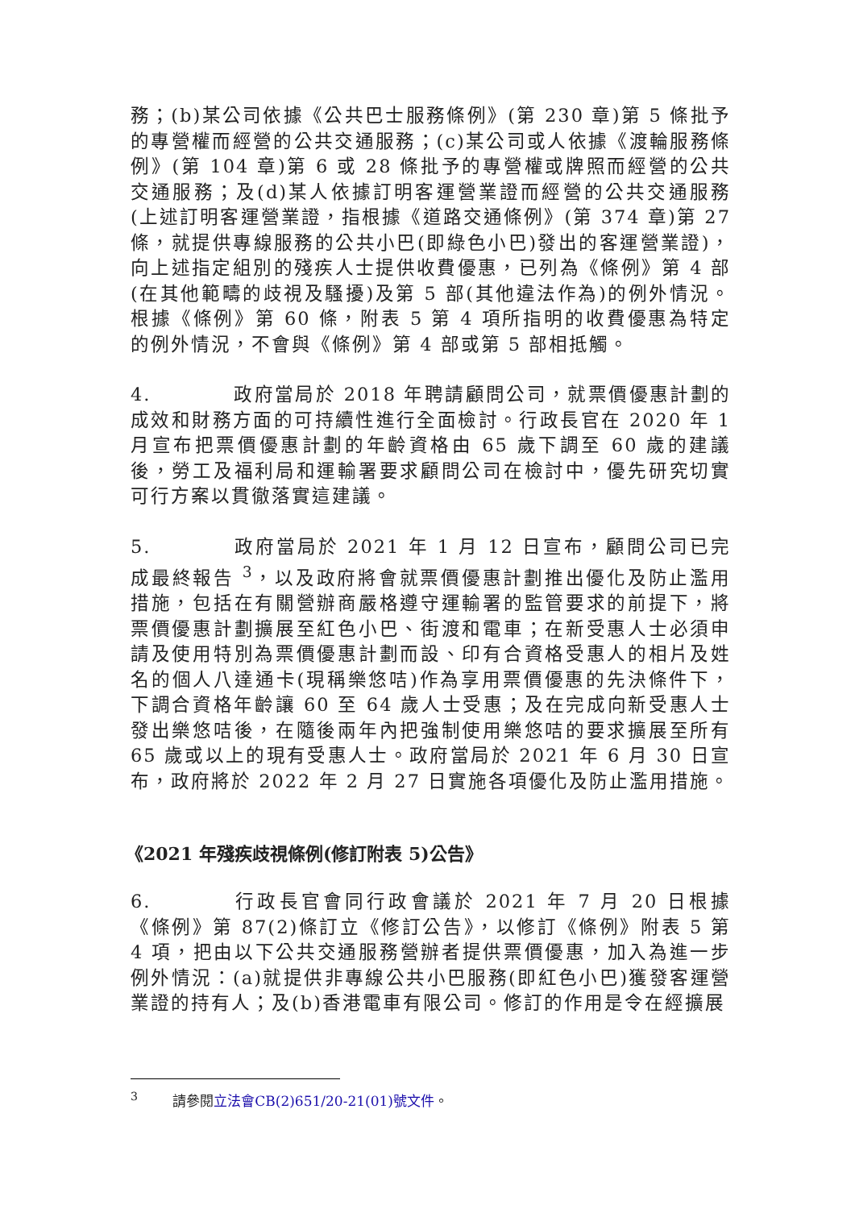務；(b)某公司依據《公共巴士服務條例》(第 230 章)第 5 條批予的專營權而經營的公共交通服務；(c)某公司或人依據《渡輪服務條例》(第 104 章)第 6 或 28 條批予的專營權或牌照而經營的公共交通服務；及(d)某人依據訂明客運營業證而經營的公共交通服務(上述訂明客運營業證，指根據《道路交通條例》(第 374 章)第 27 條，就提供專線服務的公共小巴(即綠色小巴)發出的客運營業證)，向上述指定組別的殘疾人士提供收費優惠，已列為《條例》第 4 部(在其他範疇的歧視及騷擾)及第 5 部(其他違法作為)的例外情況。根據《條例》第 60 條，附表 5 第 4 項所指明的收費優惠為特定的例外情況，不會與《條例》第 4 部或第 5 部相抵觸。
4. 政府當局於 2018 年聘請顧問公司，就票價優惠計劃的成效和財務方面的可持續性進行全面檢討。行政長官在 2020 年 1 月宣布把票價優惠計劃的年齡資格由 65 歲下調至 60 歲的建議後，勞工及福利局和運輸署要求顧問公司在檢討中，優先研究切實可行方案以貫徹落實這建議。
5. 政府當局於 2021 年 1 月 12 日宣布，顧問公司已完成最終報告 <sup>3</sup>，以及政府將會就票價優惠計劃推出優化及防止濫用措施，包括在有關營辦商嚴格遵守運輸署的監管要求的前提下，將票價優惠計劃擴展至紅色小巴、街渡和電車；在新受惠人士必須申請及使用特別為票價優惠計劃而設、印有合資格受惠人的相片及姓名的個人八達通卡(現稱樂悠咭)作為享用票價優惠的先決條件下，下調合資格年齡讓 60 至 64 歲人士受惠；及在完成向新受惠人士發出樂悠咭後，在隨後兩年內把強制使用樂悠咭的要求擴展至所有 65 歲或以上的現有受惠人士。政府當局於 2021 年 6 月 30 日宣布，政府將於 2022 年 2 月 27 日實施各項優化及防止濫用措施。
《2021 年殘疾歧視條例(修訂附表 5)公告》
6. 行政長官會同行政會議於 2021 年 7 月 20 日根據《條例》第 87(2)條訂立《修訂公告》，以修訂《條例》附表 5 第 4 項，把由以下公共交通服務營辦者提供票價優惠，加入為進一步例外情況：(a)就提供非專線公共小巴服務(即紅色小巴)獲發客運營業證的持有人；及(b)香港電車有限公司。修訂的作用是令在經擴展
<sup>3</sup> 請參閱立法會CB(2)651/20-21(01)號文件。